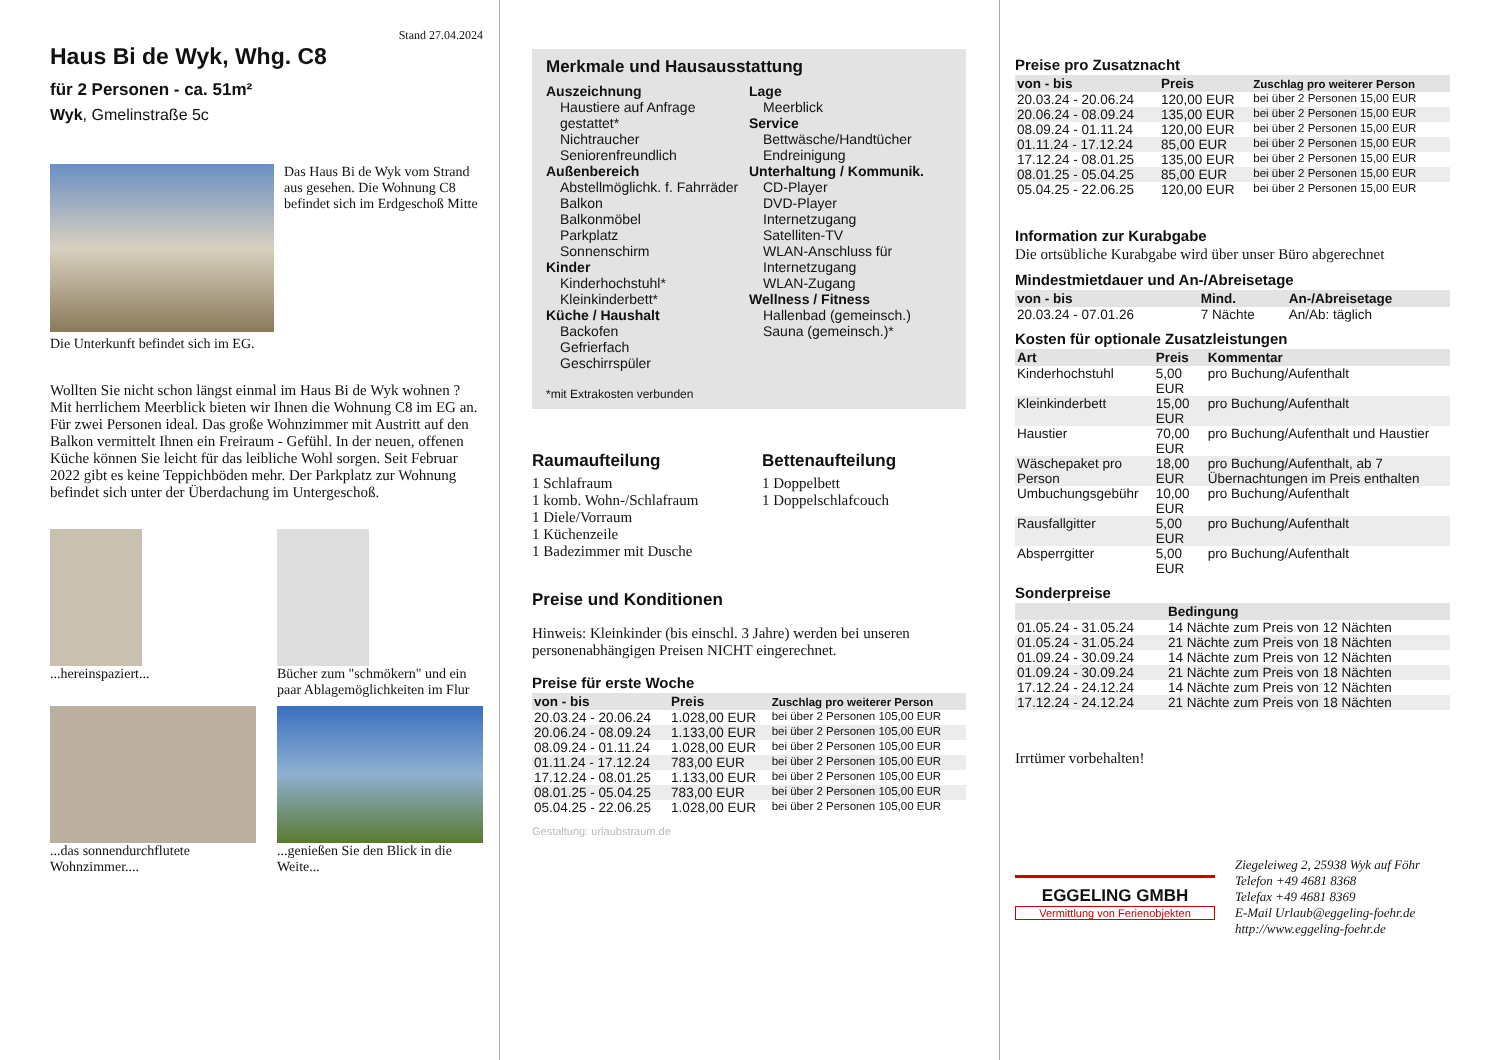Stand 27.04.2024
Haus Bi de Wyk, Whg. C8
für 2 Personen - ca. 51m²
Wyk, Gmelinstraße 5c
Das Haus Bi de Wyk vom Strand aus gesehen. Die Wohnung C8 befindet sich im Erdgeschoß Mitte
Die Unterkunft befindet sich im EG.
Wollten Sie nicht schon längst einmal im Haus Bi de Wyk wohnen ? Mit herrlichem Meerblick bieten wir Ihnen die Wohnung C8 im EG an. Für zwei Personen ideal. Das große Wohnzimmer mit Austritt auf den Balkon vermittelt Ihnen ein Freiraum - Gefühl. In der neuen, offenen Küche können Sie leicht für das leibliche Wohl sorgen. Seit Februar 2022 gibt es keine Teppichböden mehr. Der Parkplatz zur Wohnung befindet sich unter der Überdachung im Untergeschoß.
...hereinspaziert...
Bücher zum "schmökern" und ein paar Ablagemöglichkeiten im Flur
...das sonnendurchflutete Wohnzimmer....
...genießen Sie den Blick in die Weite...
Merkmale und Hausausstattung
Auszeichnung
Haustiere auf Anfrage gestattet*
Nichtraucher
Seniorenfreundlich
Außenbereich
Abstellmöglichk. f. Fahrräder
Balkon
Balkonmöbel
Parkplatz
Sonnenschirm
Kinder
Kinderhochstuhl*
Kleinkinderbett*
Küche / Haushalt
Backofen
Gefrierfach
Geschirrspüler
Lage
Meerblick
Service
Bettwäsche/Handtücher
Endreinigung
Unterhaltung / Kommunik.
CD-Player
DVD-Player
Internetzugang
Satelliten-TV
WLAN-Anschluss für Internetzugang
WLAN-Zugang
Wellness / Fitness
Hallenbad (gemeinsch.)
Sauna (gemeinsch.)*
*mit Extrakosten verbunden
Raumaufteilung
1 Schlafraum
1 komb. Wohn-/Schlafraum
1 Diele/Vorraum
1 Küchenzeile
1 Badezimmer mit Dusche
Bettenaufteilung
1 Doppelbett
1 Doppelschlafcouch
Preise und Konditionen
Hinweis: Kleinkinder (bis einschl. 3 Jahre) werden bei unseren personenabhängigen Preisen NICHT eingerechnet.
Preise für erste Woche
| von - bis | Preis | Zuschlag pro weiterer Person |
| --- | --- | --- |
| 20.03.24 - 20.06.24 | 1.028,00 EUR | bei über 2 Personen 105,00 EUR |
| 20.06.24 - 08.09.24 | 1.133,00 EUR | bei über 2 Personen 105,00 EUR |
| 08.09.24 - 01.11.24 | 1.028,00 EUR | bei über 2 Personen 105,00 EUR |
| 01.11.24 - 17.12.24 | 783,00 EUR | bei über 2 Personen 105,00 EUR |
| 17.12.24 - 08.01.25 | 1.133,00 EUR | bei über 2 Personen 105,00 EUR |
| 08.01.25 - 05.04.25 | 783,00 EUR | bei über 2 Personen 105,00 EUR |
| 05.04.25 - 22.06.25 | 1.028,00 EUR | bei über 2 Personen 105,00 EUR |
Gestaltung: urlaubstraum.de
Preise pro Zusatznacht
| von - bis | Preis | Zuschlag pro weiterer Person |
| --- | --- | --- |
| 20.03.24 - 20.06.24 | 120,00 EUR | bei über 2 Personen 15,00 EUR |
| 20.06.24 - 08.09.24 | 135,00 EUR | bei über 2 Personen 15,00 EUR |
| 08.09.24 - 01.11.24 | 120,00 EUR | bei über 2 Personen 15,00 EUR |
| 01.11.24 - 17.12.24 | 85,00 EUR | bei über 2 Personen 15,00 EUR |
| 17.12.24 - 08.01.25 | 135,00 EUR | bei über 2 Personen 15,00 EUR |
| 08.01.25 - 05.04.25 | 85,00 EUR | bei über 2 Personen 15,00 EUR |
| 05.04.25 - 22.06.25 | 120,00 EUR | bei über 2 Personen 15,00 EUR |
Information zur Kurabgabe
Die ortsübliche Kurabgabe wird über unser Büro abgerechnet
Mindestmietdauer und An-/Abreisetage
| von - bis | Mind. | An-/Abreisetage |
| --- | --- | --- |
| 20.03.24 - 07.01.26 | 7 Nächte | An/Ab: täglich |
Kosten für optionale Zusatzleistungen
| Art | Preis | Kommentar |
| --- | --- | --- |
| Kinderhochstuhl | 5,00 EUR | pro Buchung/Aufenthalt |
| Kleinkinderbett | 15,00 EUR | pro Buchung/Aufenthalt |
| Haustier | 70,00 EUR | pro Buchung/Aufenthalt und Haustier |
| Wäschepaket pro Person | 18,00 EUR | pro Buchung/Aufenthalt, ab 7 Übernachtungen im Preis enthalten |
| Umbuchungsgebühr | 10,00 EUR | pro Buchung/Aufenthalt |
| Rausfallgitter | 5,00 EUR | pro Buchung/Aufenthalt |
| Absperrgitter | 5,00 EUR | pro Buchung/Aufenthalt |
Sonderpreise
| | Bedingung |
| --- | --- |
| 01.05.24 - 31.05.24 | 14 Nächte zum Preis von 12 Nächten |
| 01.05.24 - 31.05.24 | 21 Nächte zum Preis von 18 Nächten |
| 01.09.24 - 30.09.24 | 14 Nächte zum Preis von 12 Nächten |
| 01.09.24 - 30.09.24 | 21 Nächte zum Preis von 18 Nächten |
| 17.12.24 - 24.12.24 | 14 Nächte zum Preis von 12 Nächten |
| 17.12.24 - 24.12.24 | 21 Nächte zum Preis von 18 Nächten |
Irrtümer vorbehalten!
EGGELING GMBH
Vermittlung von Ferienobjekten
Ziegeleiweg 2, 25938 Wyk auf Föhr
Telefon +49 4681 8368
Telefax +49 4681 8369
E-Mail Urlaub@eggeling-foehr.de
http://www.eggeling-foehr.de